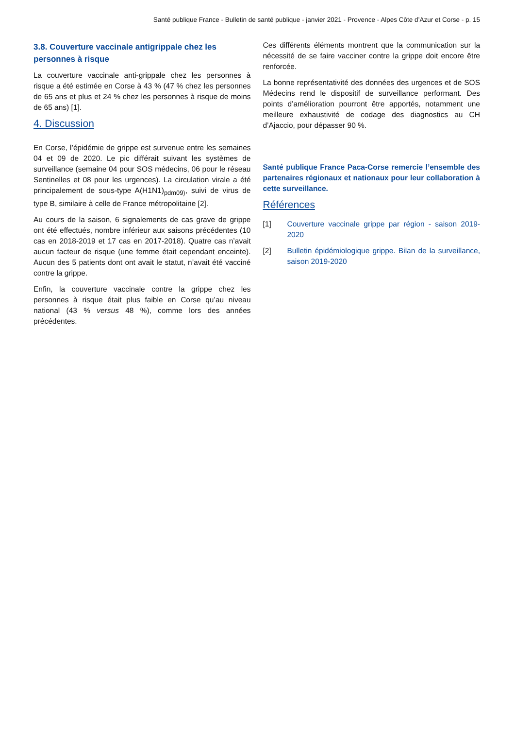Santé publique France - Bulletin de santé publique - janvier 2021 - Provence - Alpes Côte d’Azur et Corse - p. 15
3.8. Couverture vaccinale antigrippale chez les personnes à risque
La couverture vaccinale anti-grippale chez les personnes à risque a été estimée en Corse à 43 % (47 % chez les personnes de 65 ans et plus et 24 % chez les personnes à risque de moins de 65 ans) [1].
4. Discussion
En Corse, l’épidémie de grippe est survenue entre les semaines 04 et 09 de 2020. Le pic différait suivant les systèmes de surveillance (semaine 04 pour SOS médecins, 06 pour le réseau Sentinelles et 08 pour les urgences). La circulation virale a été principalement de sous-type A(H1N1)<sub>pdm09)</sub>, suivi de virus de type B, similaire à celle de France métropolitaine [2].
Au cours de la saison, 6 signalements de cas grave de grippe ont été effectués, nombre inférieur aux saisons précédentes (10 cas en 2018-2019 et 17 cas en 2017-2018). Quatre cas n’avait aucun facteur de risque (une femme était cependant enceinte). Aucun des 5 patients dont ont avait le statut, n’avait été vacciné contre la grippe.
Enfin, la couverture vaccinale contre la grippe chez les personnes à risque était plus faible en Corse qu’au niveau national (43 % versus 48 %), comme lors des années précédentes.
Ces différents éléments montrent que la communication sur la nécessité de se faire vacciner contre la grippe doit encore être renforcée.
La bonne représentativité des données des urgences et de SOS Médecins rend le dispositif de surveillance performant. Des points d’amélioration pourront être apportés, notamment une meilleure exhaustivité de codage des diagnostics au CH d’Ajaccio, pour dépasser 90 %.
Santé publique France Paca-Corse remercie l’ensemble des partenaires régionaux et nationaux pour leur collaboration à cette surveillance.
Références
[1] Couverture vaccinale grippe par région - saison 2019-2020
[2] Bulletin épidémiologique grippe. Bilan de la surveillance, saison 2019-2020